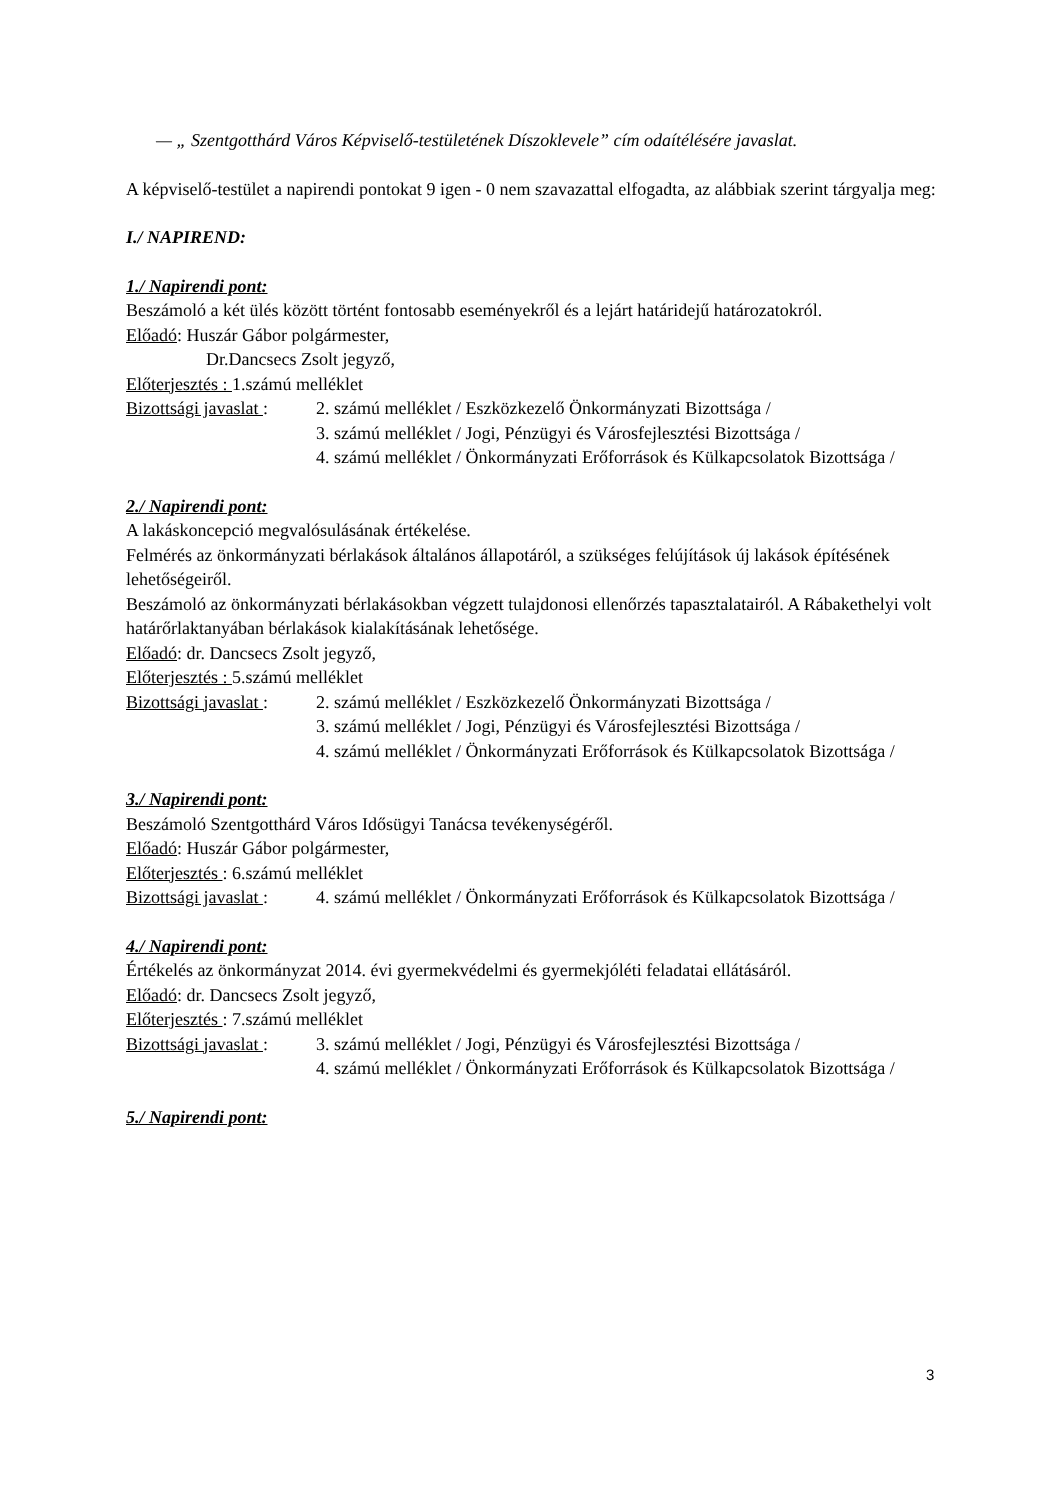— „ Szentgotthárd Város Képviselő-testületének Díszoklevele” cím odaítélésére javaslat.
A képviselő-testület a napirendi pontokat 9 igen - 0 nem szavazattal elfogadta, az alábbiak szerint tárgyalja meg:
I./ NAPIREND:
1./ Napirendi pont:
Beszámoló a két ülés között történt fontosabb eseményekről és a lejárt határidejű határozatokról.
Előadó: Huszár Gábor polgármester,
Dr.Dancsecs Zsolt jegyző,
Előterjesztés : 1.számú melléklet
Bizottsági javaslat :
2. számú melléklet / Eszközkezelő Önkormányzati Bizottsága /
3. számú melléklet / Jogi, Pénzügyi és Városfejlesztési Bizottsága /
4. számú melléklet / Önkormányzati Erőforrások és Külkapcsolatok Bizottsága /
2./ Napirendi pont:
A lakáskoncepció megvalósulásának értékelése.
Felmérés az önkormányzati bérlakások általános állapotáról, a szükséges felújítások új lakások építésének lehetőségeiről.
Beszámoló az önkormányzati bérlakásokban végzett tulajdonosi ellenőrzés tapasztalatairól. A Rábakethelyi volt határőrlaktanyában bérlakások kialakításának lehetősége.
Előadó: dr. Dancsecs Zsolt jegyző,
Előterjesztés : 5.számú melléklet
Bizottsági javaslat :
2. számú melléklet / Eszközkezelő Önkormányzati Bizottsága /
3. számú melléklet / Jogi, Pénzügyi és Városfejlesztési Bizottsága /
4. számú melléklet / Önkormányzati Erőforrások és Külkapcsolatok Bizottsága /
3./ Napirendi pont:
Beszámoló Szentgotthárd Város Idősügyi Tanácsa tevékenységéről.
Előadó: Huszár Gábor polgármester,
Előterjesztés : 6.számú melléklet
Bizottsági javaslat :
4. számú melléklet / Önkormányzati Erőforrások és Külkapcsolatok Bizottsága /
4./ Napirendi pont:
Értékelés az önkormányzat 2014. évi gyermekvédelmi és gyermekjóléti feladatai ellátásáról.
Előadó: dr. Dancsecs Zsolt jegyző,
Előterjesztés : 7.számú melléklet
Bizottsági javaslat :
3. számú melléklet / Jogi, Pénzügyi és Városfejlesztési Bizottsága /
4. számú melléklet / Önkormányzati Erőforrások és Külkapcsolatok Bizottsága /
5./ Napirendi pont:
3